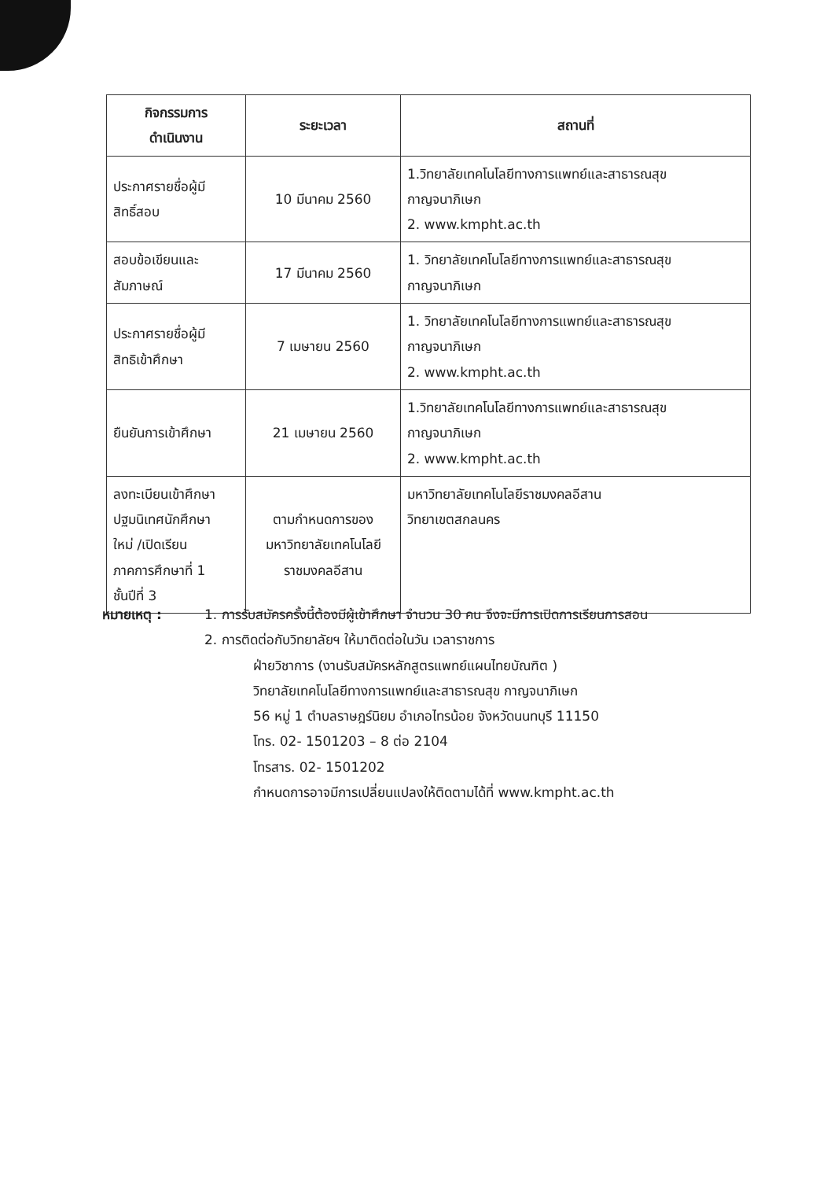| กิจกรรมการ ดำเนินงาน | ระยะเวลา | สถานที่ |
| --- | --- | --- |
| ประกาศรายชื่อผู้มี สิทธิ์สอบ | 10 มีนาคม 2560 | 1.วิทยาลัยเทคโนโลยีทางการแพทย์และสาธารณสุข กาญจนาภิเษก 2. www.kmpht.ac.th |
| สอบข้อเขียนและ สัมภาษณ์ | 17 มีนาคม 2560 | 1. วิทยาลัยเทคโนโลยีทางการแพทย์และสาธารณสุข กาญจนาภิเษก |
| ประกาศรายชื่อผู้มี สิทธิเข้าศึกษา | 7 เมษายน 2560 | 1. วิทยาลัยเทคโนโลยีทางการแพทย์และสาธารณสุข กาญจนาภิเษก 2. www.kmpht.ac.th |
| ยืนยันการเข้าศึกษา | 21 เมษายน 2560 | 1.วิทยาลัยเทคโนโลยีทางการแพทย์และสาธารณสุข กาญจนาภิเษก 2. www.kmpht.ac.th |
| ลงทะเบียนเข้าศึกษา ปฐมนิเทศนักศึกษา ใหม่ /เปิดเรียน ภาคการศึกษาที่ 1 ชั้นปีที่ 3 | ตามกำหนดการของ มหาวิทยาลัยเทคโนโลยี ราชมงคลอีสาน | มหาวิทยาลัยเทคโนโลยีราชมงคลอีสาน วิทยาเขตสกลนคร |
หมายเหตุ : 1. การรับสมัครครั้งนี้ต้องมีผู้เข้าศึกษา จำนวน 30 คน จึงจะมีการเปิดการเรียนการสอน
2. การติดต่อกับวิทยาลัยฯ ให้มาติดต่อในวัน เวลาราชการ
ฝ่ายวิชาการ (งานรับสมัครหลักสูตรแพทย์แผนไทยบัณฑิต )
วิทยาลัยเทคโนโลยีทางการแพทย์และสาธารณสุข กาญจนาภิเษก
56 หมู่ 1 ตำบลราษฎร์นิยม อำเภอไทรน้อย จังหวัดนนทบุรี 11150
โทร. 02- 1501203 – 8 ต่อ 2104
โทรสาร. 02- 1501202
กำหนดการอาจมีการเปลี่ยนแปลงให้ติดตามได้ที่ www.kmpht.ac.th